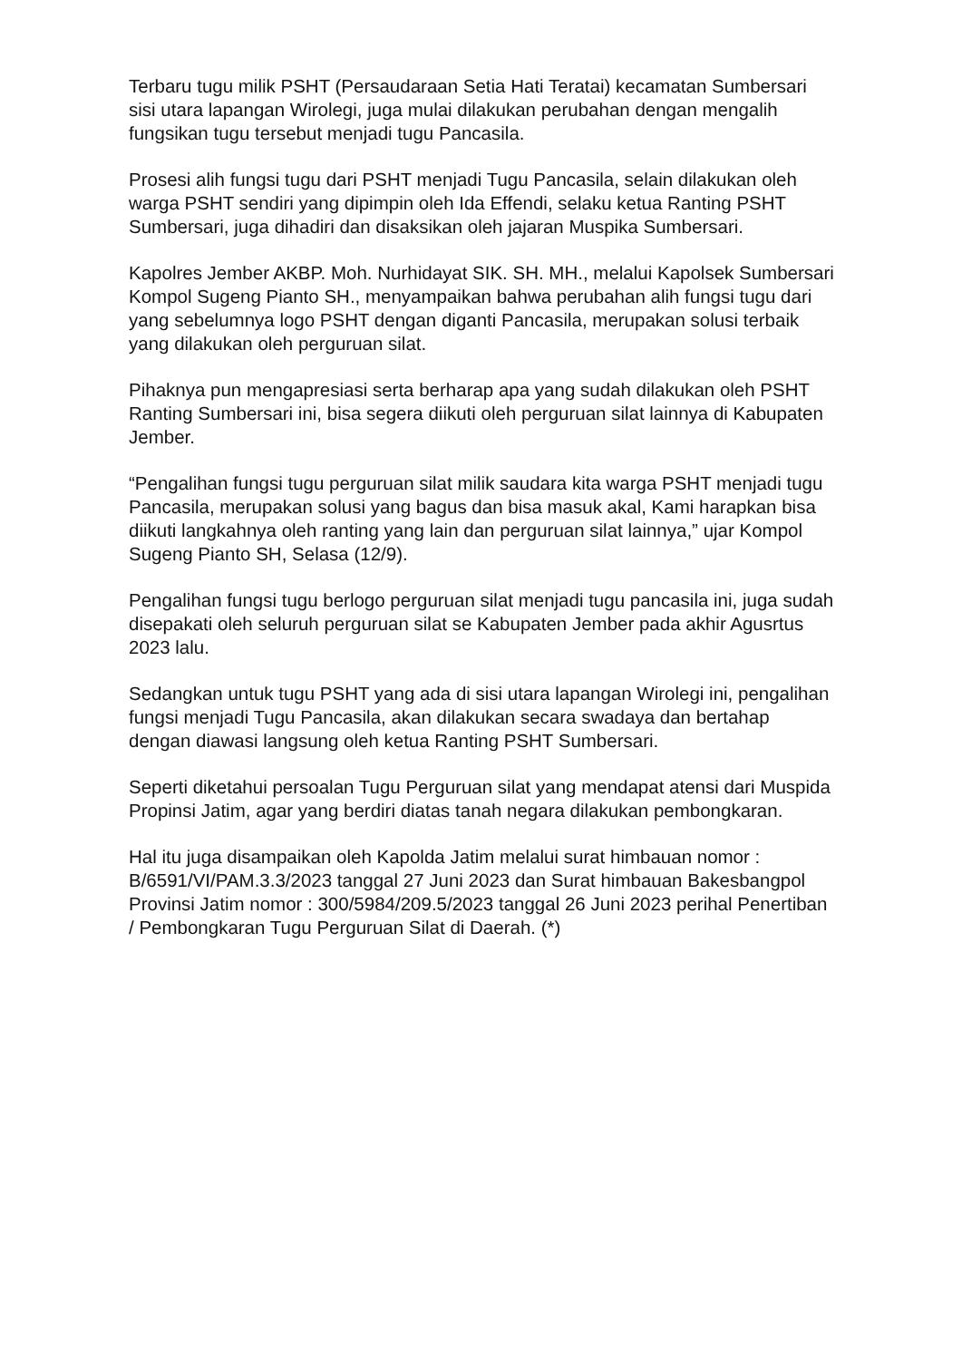Terbaru tugu milik PSHT (Persaudaraan Setia Hati Teratai) kecamatan Sumbersari sisi utara lapangan Wirolegi, juga mulai dilakukan perubahan dengan mengalih fungsikan tugu tersebut menjadi tugu Pancasila.
Prosesi alih fungsi tugu dari PSHT menjadi Tugu Pancasila, selain dilakukan oleh warga PSHT sendiri yang dipimpin oleh Ida Effendi, selaku ketua Ranting PSHT Sumbersari, juga dihadiri dan disaksikan oleh jajaran Muspika Sumbersari.
Kapolres Jember AKBP. Moh. Nurhidayat SIK. SH. MH., melalui Kapolsek Sumbersari Kompol Sugeng Pianto SH., menyampaikan bahwa perubahan alih fungsi tugu dari yang sebelumnya logo PSHT dengan diganti Pancasila, merupakan solusi terbaik yang dilakukan oleh perguruan silat.
Pihaknya pun mengapresiasi serta berharap apa yang sudah dilakukan oleh PSHT Ranting Sumbersari ini, bisa segera diikuti oleh perguruan silat lainnya di Kabupaten Jember.
“Pengalihan fungsi tugu perguruan silat milik saudara kita warga PSHT menjadi tugu Pancasila, merupakan solusi yang bagus dan bisa masuk akal, Kami harapkan bisa diikuti langkahnya oleh ranting yang lain dan perguruan silat lainnya,” ujar Kompol Sugeng Pianto SH, Selasa (12/9).
Pengalihan fungsi tugu berlogo perguruan silat menjadi tugu pancasila ini, juga sudah disepakati oleh seluruh perguruan silat se Kabupaten Jember pada akhir Agusrtus 2023 lalu.
Sedangkan untuk tugu PSHT yang ada di sisi utara lapangan Wirolegi ini, pengalihan fungsi menjadi Tugu Pancasila, akan dilakukan secara swadaya dan bertahap dengan diawasi langsung oleh ketua Ranting PSHT Sumbersari.
Seperti diketahui persoalan Tugu Perguruan silat yang mendapat atensi dari Muspida Propinsi Jatim, agar yang berdiri diatas tanah negara dilakukan pembongkaran.
Hal itu juga disampaikan oleh Kapolda Jatim melalui surat himbauan nomor : B/6591/VI/PAM.3.3/2023 tanggal 27 Juni 2023 dan Surat himbauan Bakesbangpol Provinsi Jatim nomor : 300/5984/209.5/2023 tanggal 26 Juni 2023 perihal Penertiban / Pembongkaran Tugu Perguruan Silat di Daerah. (*)